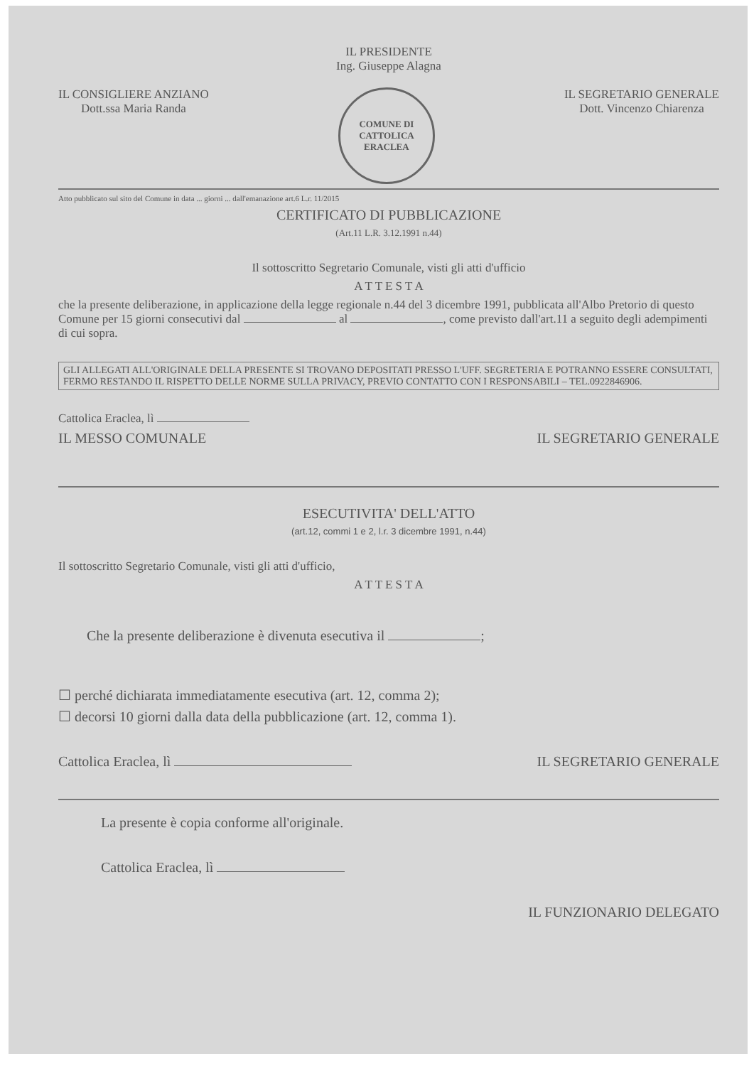IL PRESIDENTE
Ing. Giuseppe Alagna
IL CONSIGLIERE ANZIANO
Dott.ssa Maria Randa
COMUNE DI CATTOLICA ERACLEA
IL SEGRETARIO GENERALE
Dott. Vincenzo Chiarenza
Atto pubblicato sul sito del Comune in data ... giorni ... dall'emanazione art.6 L.r. 11/2015
CERTIFICATO DI PUBBLICAZIONE
(Art.11 L.R. 3.12.1991 n.44)
Il sottoscritto Segretario Comunale, visti gli atti d'ufficio
A T T E S T A
che la presente deliberazione, in applicazione della legge regionale n.44 del 3 dicembre 1991, pubblicata all'Albo Pretorio di questo Comune per 15 giorni consecutivi dal al , come previsto dall'art.11 a seguito degli adempimenti di cui sopra.
GLI ALLEGATI ALL'ORIGINALE DELLA PRESENTE SI TROVANO DEPOSITATI PRESSO L'UFF. SEGRETERIA E POTRANNO ESSERE CONSULTATI, FERMO RESTANDO IL RISPETTO DELLE NORME SULLA PRIVACY, PREVIO CONTATTO CON I RESPONSABILI – TEL.0922846906.
Cattolica Eraclea, lì
IL MESSO COMUNALE IL SEGRETARIO GENERALE
ESECUTIVITA' DELL'ATTO
(art.12, commi 1 e 2, l.r. 3 dicembre 1991, n.44)
Il sottoscritto Segretario Comunale, visti gli atti d'ufficio,
A T T E S T A
Che la presente deliberazione è divenuta esecutiva il ;
☐ perché dichiarata immediatamente esecutiva (art. 12, comma 2);
☐ decorsi 10 giorni dalla data della pubblicazione (art. 12, comma 1).
Cattolica Eraclea, lì IL SEGRETARIO GENERALE
La presente è copia conforme all'originale.
Cattolica Eraclea, lì
IL FUNZIONARIO DELEGATO